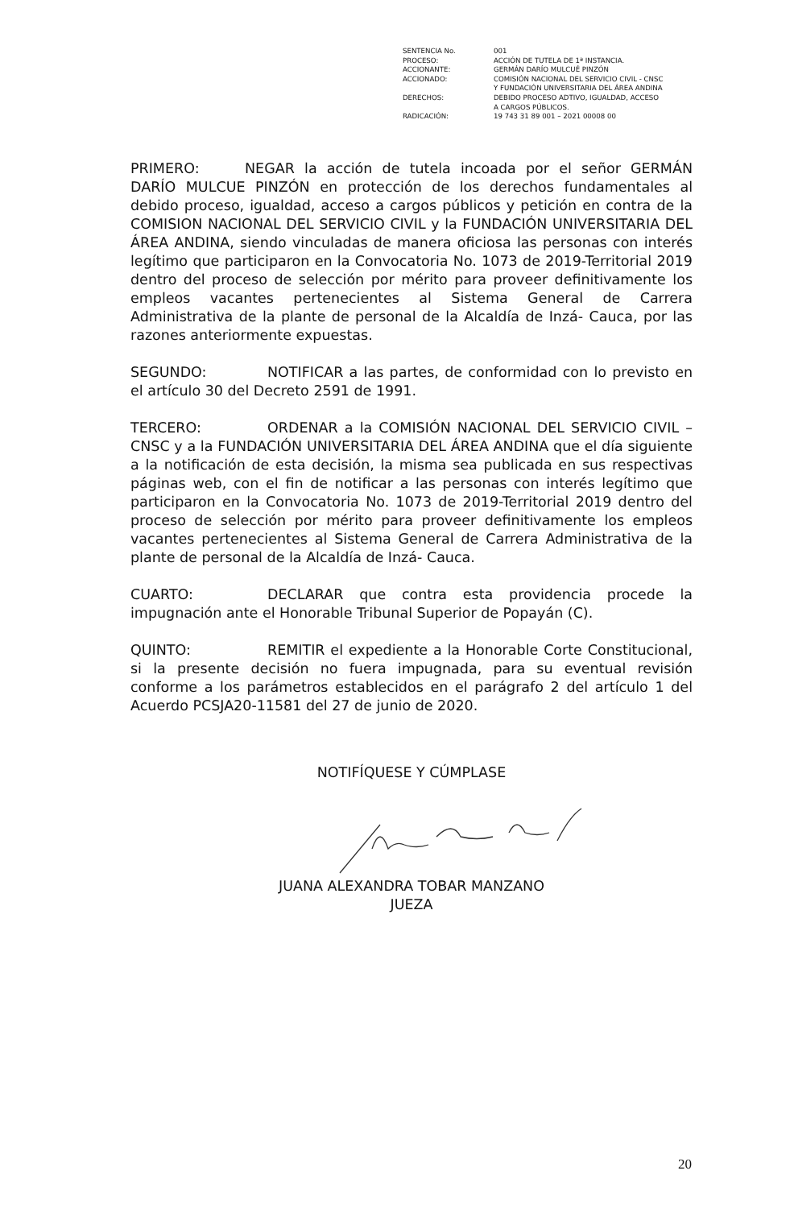| SENTENCIA No. | 001 |
| PROCESO: | ACCIÓN DE TUTELA DE 1ª INSTANCIA. |
| ACCIONANTE: | GERMÁN DARÍO MULCUÉ PINZÓN |
| ACCIONADO: | COMISIÓN NACIONAL DEL SERVICIO CIVIL - CNSC Y FUNDACIÓN UNIVERSITARIA DEL ÁREA ANDINA |
| DERECHOS: | DEBIDO PROCESO ADTIVO, IGUALDAD, ACCESO A CARGOS PÚBLICOS. |
| RADICACIÓN: | 19 743 31 89 001 – 2021 00008 00 |
PRIMERO: NEGAR la acción de tutela incoada por el señor GERMÁN DARÍO MULCUE PINZÓN en protección de los derechos fundamentales al debido proceso, igualdad, acceso a cargos públicos y petición en contra de la COMISION NACIONAL DEL SERVICIO CIVIL y la FUNDACIÓN UNIVERSITARIA DEL ÁREA ANDINA, siendo vinculadas de manera oficiosa las personas con interés legítimo que participaron en la Convocatoria No. 1073 de 2019-Territorial 2019 dentro del proceso de selección por mérito para proveer definitivamente los empleos vacantes pertenecientes al Sistema General de Carrera Administrativa de la plante de personal de la Alcaldía de Inzá- Cauca, por las razones anteriormente expuestas.
SEGUNDO: NOTIFICAR a las partes, de conformidad con lo previsto en el artículo 30 del Decreto 2591 de 1991.
TERCERO: ORDENAR a la COMISIÓN NACIONAL DEL SERVICIO CIVIL – CNSC y a la FUNDACIÓN UNIVERSITARIA DEL ÁREA ANDINA que el día siguiente a la notificación de esta decisión, la misma sea publicada en sus respectivas páginas web, con el fin de notificar a las personas con interés legítimo que participaron en la Convocatoria No. 1073 de 2019-Territorial 2019 dentro del proceso de selección por mérito para proveer definitivamente los empleos vacantes pertenecientes al Sistema General de Carrera Administrativa de la plante de personal de la Alcaldía de Inzá- Cauca.
CUARTO: DECLARAR que contra esta providencia procede la impugnación ante el Honorable Tribunal Superior de Popayán (C).
QUINTO: REMITIR el expediente a la Honorable Corte Constitucional, si la presente decisión no fuera impugnada, para su eventual revisión conforme a los parámetros establecidos en el parágrafo 2 del artículo 1 del Acuerdo PCSJA20-11581 del 27 de junio de 2020.
NOTIFÍQUESE Y CÚMPLASE
JUANA ALEXANDRA TOBAR MANZANO
JUEZA
20